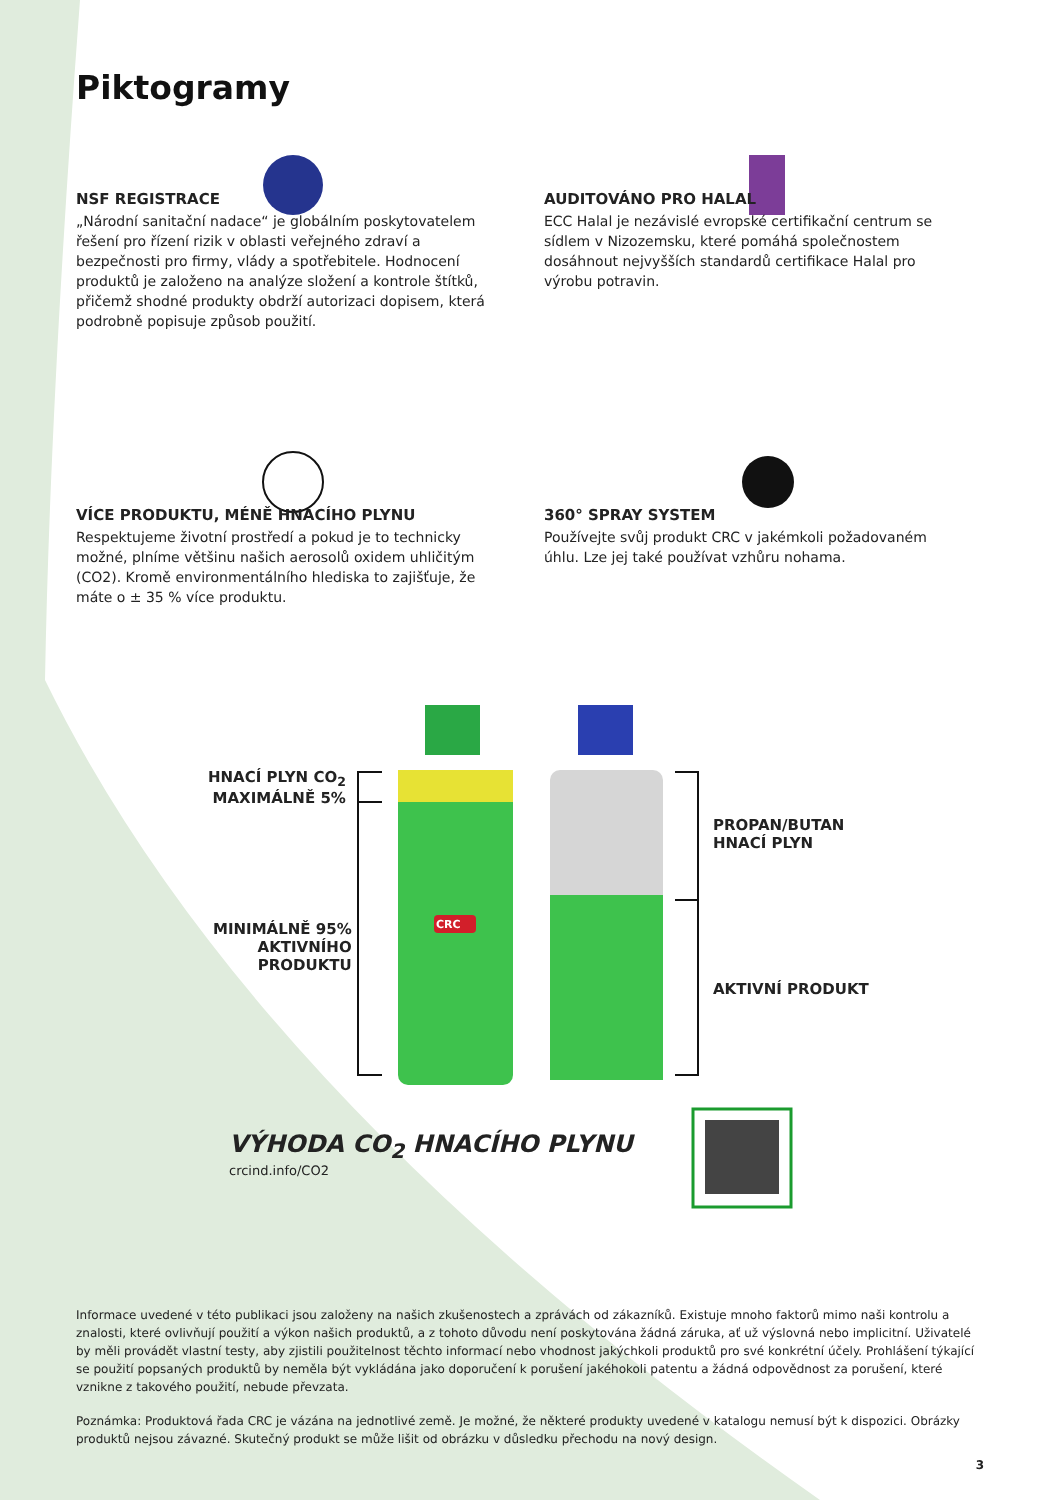Piktogramy
NSF REGISTRACE
„Národní sanitační nadace“ je globálním poskytovatelem řešení pro řízení rizik v oblasti veřejného zdraví a bezpečnosti pro firmy, vlády a spotřebitele. Hodnocení produktů je založeno na analýze složení a kontrole štítků, přičemž shodné produkty obdrží autorizaci dopisem, která podrobně popisuje způsob použití.
AUDITOVÁNO PRO HALAL
ECC Halal je nezávislé evropské certifikační centrum se sídlem v Nizozemsku, které pomáhá společnostem dosáhnout nejvyšších standardů certifikace Halal pro výrobu potravin.
VÍCE PRODUKTU, MÉNĚ HNACÍHO PLYNU
Respektujeme životní prostředí a pokud je to technicky možné, plníme většinu našich aerosolů oxidem uhličitým (CO2). Kromě environmentálního hlediska to zajišťuje, že máte o ± 35 % více produktu.
360° SPRAY SYSTEM
Používejte svůj produkt CRC v jakémkoli požadovaném úhlu. Lze jej také používat vzhůru nohama.
HNACÍ PLYN CO<sub>2</sub>
MAXIMÁLNĚ 5%
MINIMÁLNĚ 95%
AKTIVNÍHO
PRODUKTU
CRC
PROPAN/BUTAN
HNACÍ PLYN
AKTIVNÍ PRODUKT
VÝHODA CO<sub>2</sub> HNACÍHO PLYNU
crcind.info/CO2
Informace uvedené v této publikaci jsou založeny na našich zkušenostech a zprávách od zákazníků. Existuje mnoho faktorů mimo naši kontrolu a znalosti, které ovlivňují použití a výkon našich produktů, a z tohoto důvodu není poskytována žádná záruka, ať už výslovná nebo implicitní. Uživatelé by měli provádět vlastní testy, aby zjistili použitelnost těchto informací nebo vhodnost jakýchkoli produktů pro své konkrétní účely. Prohlášení týkající se použití popsaných produktů by neměla být vykládána jako doporučení k porušení jakéhokoli patentu a žádná odpovědnost za porušení, které vznikne z takového použití, nebude převzata.
Poznámka: Produktová řada CRC je vázána na jednotlivé země. Je možné, že některé produkty uvedené v katalogu nemusí být k dispozici. Obrázky produktů nejsou závazné. Skutečný produkt se může lišit od obrázku v důsledku přechodu na nový design.
3